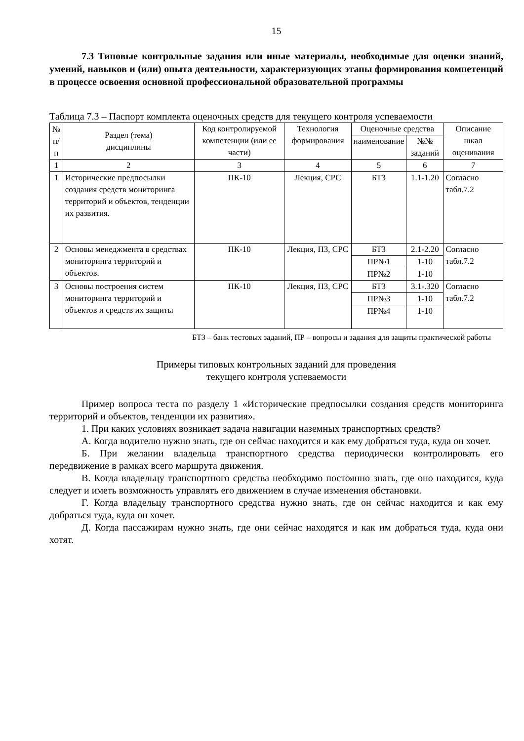15
7.3 Типовые контрольные задания или иные материалы, необходимые для оценки знаний, умений, навыков и (или) опыта деятельности, характеризующих этапы формирования компетенций в процессе освоения основной профессиональной образовательной программы
Таблица 7.3 – Паспорт комплекта оценочных средств для текущего контроля успеваемости
| № п/п | Раздел (тема) дисциплины | Код контролируемой компетенции (или ее части) | Технология формирования | Оценочные средства | | Описание шкал оценивания |
| --- | --- | --- | --- | --- | --- | --- |
| | | | | наименование | №№ заданий | |
| 1 | 2 | 3 | 4 | 5 | 6 | 7 |
| 1 | Исторические предпосылки создания средств мониторинга территорий и объектов, тенденции их развития. | ПК-10 | Лекция, СРС | БТЗ | 1.1-1.20 | Согласно табл.7.2 |
| 2 | Основы менеджмента в средствах мониторинга территорий и объектов. | ПК-10 | Лекция, ПЗ, СРС | БТЗ | 2.1-2.20 | Согласно табл.7.2 |
| | | | | ПР№1 | 1-10 | |
| | | | | ПР№2 | 1-10 | |
| 3 | Основы построения систем мониторинга территорий и объектов и средств их защиты | ПК-10 | Лекция, ПЗ, СРС | БТЗ | 3.1-.320 | Согласно табл.7.2 |
| | | | | ПР№3 | 1-10 | |
| | | | | ПР№4 | 1-10 | |
БТЗ – банк тестовых заданий, ПР – вопросы и задания для защиты практической работы
Примеры типовых контрольных заданий для проведения
текущего контроля успеваемости
Пример вопроса теста по разделу 1 «Исторические предпосылки создания средств мониторинга территорий и объектов, тенденции их развития».
1. При каких условиях возникает задача навигации наземных транспортных средств?
А. Когда водителю нужно знать, где он сейчас находится и как ему добраться туда, куда он хочет.
Б. При желании владельца транспортного средства периодически контролировать его передвижение в рамках всего маршрута движения.
В. Когда владельцу транспортного средства необходимо постоянно знать, где оно находится, куда следует и иметь возможность управлять его движением в случае изменения обстановки.
Г. Когда владельцу транспортного средства нужно знать, где он сейчас находится и как ему добраться туда, куда он хочет.
Д. Когда пассажирам нужно знать, где они сейчас находятся и как им добраться туда, куда они хотят.